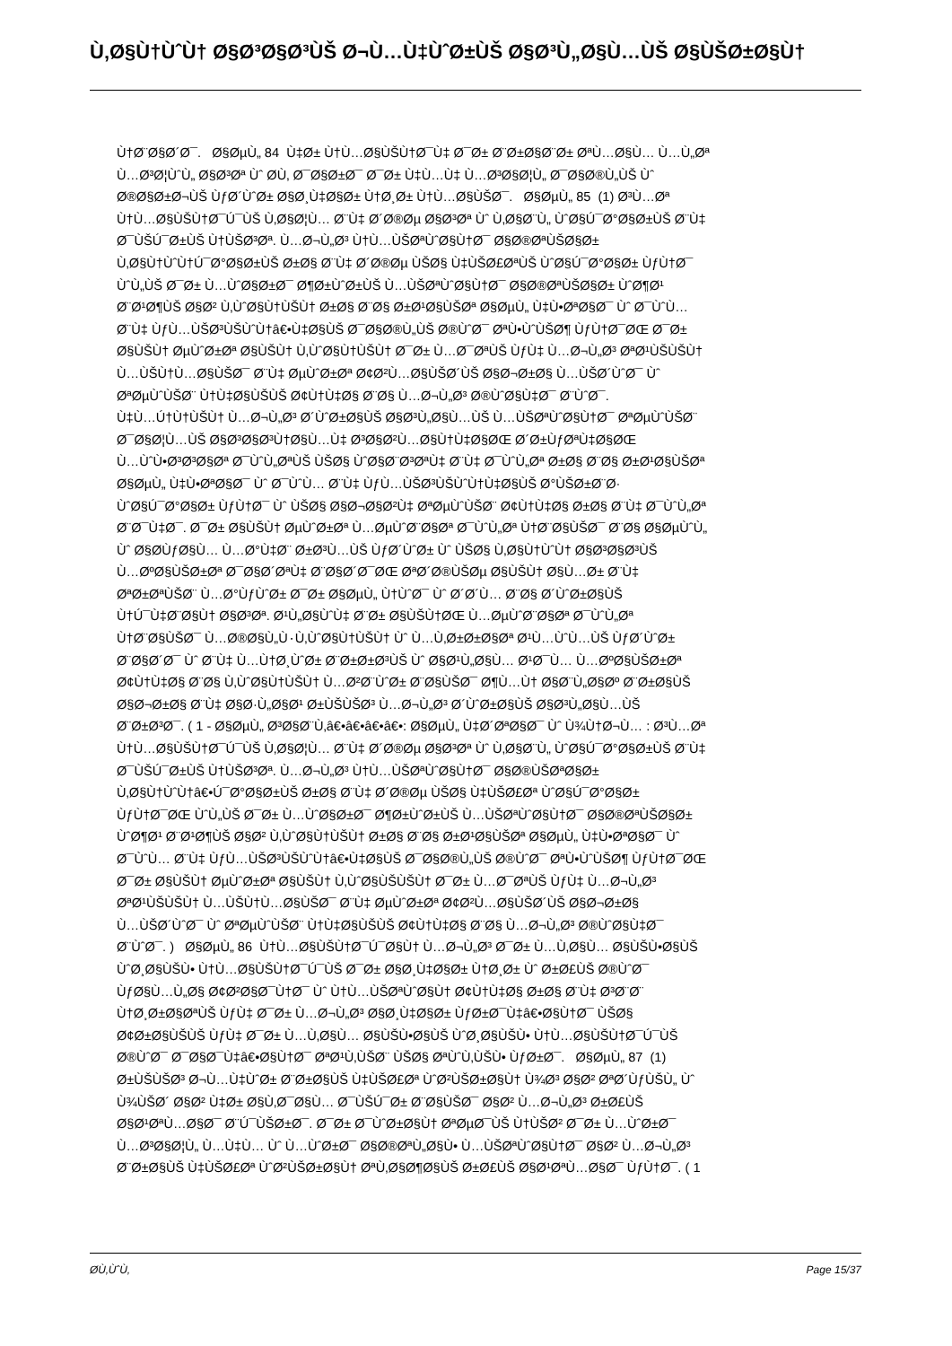Ù‚Ø§Ù†ÙˆÙ† Ø§Ø³Ø§Ø³ÙŠ Ø¬Ù…Ù‡ÙˆØ±ÙŠ Ø§Ø³Ù„Ø§Ù…ÙŠ Ø§ÙŠØ±Ø§Ù†
Ù†Ø¨Ø§Ø´Ø¯. Ø§ØµÙ„ 84 Ù‡Ø± Ù†Ù…Ø§ÙŠÙ†Ø¯Ù‡ Ø¯Ø± Ø¨Ø±Ø§Ø¨Ø± ØªÙ…Ø§Ù… Ù…Ù„Øª
Ù…Ø³Ø¦ÙˆÙ„ Ø§Ø³Øª Ùˆ Ø­Ù‚ Ø¯Ø§Ø±Ø¯ Ø¯Ø± Ù‡Ù…Ù‡ Ù…Ø³Ø§Ø¦Ù„ Ø¯Ø§Ø®Ù„ÙŠ Ùˆ
Ø®Ø§Ø±Ø¬ÙŠ ÙƒØ´ÙˆØ± Ø§Ø¸Ù‡Ø§Ø± Ù†Ø¸Ø± Ù†Ù…Ø§ÙŠØ¯. Ø§ØµÙ„ 85 (1) Ø³Ù…Øª
Ù†Ù…Ø§ÙŠÙ†Ø¯Ú¯ÙŠ Ù‚Ø§Ø¦Ù… Ø¨Ù‡ Ø´Ø®Øµ Ø§Ø³Øª Ùˆ Ù‚Ø§Ø¨Ù„ ÙˆØ§Ú¯Ø°Ø§Ø±ÙŠ Ø¨Ù‡
Ø¯ÙŠÚ¯Ø±ÙŠ Ù†ÙŠØ³Øª. Ù…Ø¬Ù„Ø³ Ù†Ù…ÙŠØªÙˆØ§Ù†Ø¯ Ø§Ø®ØªÙŠØ§Ø±
Ù‚Ø§Ù†ÙˆÙ†Ú¯Ø°Ø§Ø±ÙŠ Ø±Ø§ Ø¨Ù‡ Ø´Ø®Øµ ÙŠØ§ Ù‡ÙŠØ£ØªÙŠ ÙˆØ§Ú¯Ø°Ø§Ø± ÙƒÙ†Ø¯
ÙˆÙ„ÙŠ Ø¯Ø± Ù…ÙˆØ§Ø±Ø¯ Ø¶Ø±ÙˆØ±ÙŠ Ù…ÙŠØªÙˆØ§Ù†Ø¯ Ø§Ø®ØªÙŠØ§Ø± ÙˆØ¶Ø¹
Ø¨Ø¹Ø¶ÙŠ Ø§Ø² Ù‚ÙˆØ§Ù†ÙŠÙ† Ø±Ø§ Ø¨Ø§ Ø±Ø¹Ø§ÙŠØª Ø§ØµÙ„ Ù‡Ù•ØªØ§Ø¯ Ùˆ Ø¯ÙˆÙ…
Ø¨Ù‡ ÙƒÙ…ÙŠØ³ÙŠÙˆÙ†â€•Ù‡Ø§ÙŠ Ø¯Ø§Ø®Ù„ÙŠ Ø®ÙˆØ¯ ØªÙ•ÙˆÙŠØ¶ ÙƒÙ†Ø¯ØŒ Ø¯Ø±
Ø§ÙŠÙ† ØµÙˆØ±Øª Ø§ÙŠÙ† Ù‚ÙˆØ§Ù†ÙŠÙ† Ø¯Ø± Ù…Ø¯ØªÙŠ ÙƒÙ‡ Ù…Ø¬Ù„Ø³ ØªØ¹ÙŠÙŠÙ†
Ù…ÙŠÙ†Ù…Ø§ÙŠØ¯ Ø¨Ù‡ ØµÙˆØ±Øª Ø¢Ø²Ù…Ø§ÙŠØ´ÙŠ Ø§Ø¬Ø±Ø§ Ù…ÙŠØ´ÙˆØ¯ Ùˆ
ØªØµÙˆÙŠØ¨ Ù†Ù‡Ø§ÙŠÙŠ Ø¢Ù†Ù‡Ø§ Ø¨Ø§ Ù…Ø¬Ù„Ø³ Ø®ÙˆØ§Ù‡Ø¯ Ø¨ÙˆØ¯.
Ù‡Ù…Ú†Ù†ÙŠÙ† Ù…Ø¬Ù„Ø³ Ø´ÙˆØ±Ø§ÙŠ Ø§Ø³Ù„Ø§Ù…ÙŠ Ù…ÙŠØªÙˆØ§Ù†Ø¯ ØªØµÙˆÙŠØ¨
Ø¯Ø§Ø¦Ù…ÙŠ Ø§Ø³Ø§Ø³Ù†Ø§Ù…Ù‡ Ø³Ø§Ø²Ù…Ø§Ù†Ù‡Ø§ØŒ Ø´Ø±ÙƒØªÙ‡Ø§ØŒ
Ù…ÙˆÙ•Ø³Ø³Ø§Øª Ø¯ÙˆÙ„ØªÙŠ ÙŠØ§ ÙˆØ§Ø¨Ø³ØªÙ‡ Ø¨Ù‡ Ø¯ÙˆÙ„Øª Ø±Ø§ Ø¨Ø§ Ø±Ø¹Ø§ÙŠØª
Ø§ØµÙ„ Ù‡Ù•ØªØ§Ø¯ Ùˆ Ø¯ÙˆÙ… Ø¨Ù‡ ÙƒÙ…ÙŠØ³ÙŠÙˆÙ†Ù‡Ø§ÙŠ Ø°ÙŠØ±Ø¨Ø·
ÙˆØ§Ú¯Ø°Ø§Ø± ÙƒÙ†Ø¯ Ùˆ ÙŠØ§ Ø§Ø¬Ø§Ø²Ù‡ ØªØµÙˆÙŠØ¨ Ø¢Ù†Ù‡Ø§ Ø±Ø§ Ø¨Ù‡ Ø¯ÙˆÙ„Øª
Ø¨Ø¯Ù‡Ø¯. Ø¯Ø± Ø§ÙŠÙ† ØµÙˆØ±Øª Ù…ØµÙˆØ¨Ø§Øª Ø¯ÙˆÙ„Øª Ù†Ø¨Ø§ÙŠØ¯ Ø¨Ø§ Ø§ØµÙˆÙ„
Ùˆ Ø§Ø­ÙƒØ§Ù… Ù…Ø°Ù‡Ø¨ Ø±Ø³Ù…ÙŠ ÙƒØ´ÙˆØ± Ùˆ ÙŠØ§ Ù‚Ø§Ù†ÙˆÙ† Ø§Ø³Ø§Ø³ÙŠ
Ù…ØºØ§ÙŠØ±Øª Ø¯Ø§Ø´ØªÙ‡ Ø¨Ø§Ø´Ø¯ØŒ ØªØ´Ø®ÙŠØµ Ø§ÙŠÙ† Ø§Ù…Ø± Ø¨Ù‡
ØªØ±ØªÙŠØ¨ Ù…Ø°ÙƒÙˆØ± Ø¯Ø± Ø§ØµÙ„ Ù†ÙˆØ¯ Ùˆ Ø´Ø´Ù… Ø¨Ø§ Ø´ÙˆØ±Ø§ÙŠ
Ù†Ú¯Ù‡Ø¨Ø§Ù† Ø§Ø³Øª. Ø¹Ù„Ø§ÙˆÙ‡ Ø¨Ø± Ø§ÙŠÙ†ØŒ Ù…ØµÙˆØ¨Ø§Øª Ø¯ÙˆÙ„Øª
Ù†Ø¨Ø§ÙŠØ¯ Ù…Ø®Ø§Ù„Ù٠Ù‚ÙˆØ§Ù†ÙŠÙ† Ùˆ Ù…Ù‚Ø±Ø±Ø§Øª Ø¹Ù…ÙˆÙ…ÙŠ ÙƒØ´ÙˆØ±
Ø¨Ø§Ø´Ø¯ Ùˆ Ø¨Ù‡ Ù…Ù†Ø¸ÙˆØ± Ø¨Ø±Ø±Ø³ÙŠ Ùˆ Ø§Ø¹Ù„Ø§Ù… Ø¹Ø¯Ù… Ù…ØºØ§ÙŠØ±Øª
Ø¢Ù†Ù‡Ø§ Ø¨Ø§ Ù‚ÙˆØ§Ù†ÙŠÙ† Ù…Ø²Ø¨ÙˆØ± Ø¨Ø§ÙŠØ¯ Ø¶Ù…Ù† Ø§Ø¨Ù„Ø§Øº Ø¨Ø±Ø§ÙŠ
Ø§Ø¬Ø±Ø§ Ø¨Ù‡ Ø§Ø·Ù„Ø§Ø¹ Ø±ÙŠÙŠØ³ Ù…Ø¬Ù„Ø³ Ø´ÙˆØ±Ø§ÙŠ Ø§Ø³Ù„Ø§Ù…ÙŠ
Ø¨Ø±Ø³Ø¯. ( 1 - Ø§ØµÙ„ Ø³Ø§Ø¨Ù‚â€•â€•â€•â€•: Ø§ØµÙ„ Ù‡Ø´ØªØ§Ø¯ Ùˆ Ù¾Ù†Ø¬Ù… : Ø³Ù…Øª
Ù†Ù…Ø§ÙŠÙ†Ø¯Ú¯ÙŠ Ù‚Ø§Ø¦Ù… Ø¨Ù‡ Ø´Ø®Øµ Ø§Ø³Øª Ùˆ Ù‚Ø§Ø¨Ù„ ÙˆØ§Ú¯Ø°Ø§Ø±ÙŠ Ø¨Ù‡
Ø¯ÙŠÚ¯Ø±ÙŠ Ù†ÙŠØ³Øª. Ù…Ø¬Ù„Ø³ Ù†Ù…ÙŠØªÙˆØ§Ù†Ø¯ Ø§Ø®ÙŠØªØ§Ø±
Ù‚Ø§Ù†ÙˆÙ†â€•Ú¯Ø°Ø§Ø±ÙŠ Ø±Ø§ Ø¨Ù‡ Ø´Ø®Øµ ÙŠØ§ Ù‡ÙŠØ£Øª ÙˆØ§Ú¯Ø°Ø§Ø±
ÙƒÙ†Ø¯ØŒ ÙˆÙ„ÙŠ Ø¯Ø± Ù…ÙˆØ§Ø±Ø¯ Ø¶Ø±ÙˆØ±ÙŠ Ù…ÙŠØªÙˆØ§Ù†Ø¯ Ø§Ø®ØªÙŠØ§Ø±
ÙˆØ¶Ø¹ Ø¨Ø¹Ø¶ÙŠ Ø§Ø² Ù‚ÙˆØ§Ù†ÙŠÙ† Ø±Ø§ Ø¨Ø§ Ø±Ø¹Ø§ÙŠØª Ø§ØµÙ„ Ù‡Ù•ØªØ§Ø¯ Ùˆ
Ø¯ÙˆÙ… Ø¨Ù‡ ÙƒÙ…ÙŠØ³ÙŠÙˆÙ†â€•Ù‡Ø§ÙŠ Ø¯Ø§Ø®Ù„ÙŠ Ø®ÙˆØ¯ ØªÙ•ÙˆÙŠØ¶ ÙƒÙ†Ø¯ØŒ
Ø¯Ø± Ø§ÙŠÙ† ØµÙˆØ±Øª Ø§ÙŠÙ† Ù‚ÙˆØ§ÙŠÙŠÙ† Ø¯Ø± Ù…Ø¯ØªÙŠ ÙƒÙ‡ Ù…Ø¬Ù„Ø³
ØªØ¹ÙŠÙŠÙ† Ù…ÙŠÙ†Ù…Ø§ÙŠØ¯ Ø¨Ù‡ ØµÙˆØ±Øª Ø¢Ø²Ù…Ø§ÙŠØ´ÙŠ Ø§Ø¬Ø±Ø§
Ù…ÙŠØ´ÙˆØ¯ Ùˆ ØªØµÙˆÙŠØ¨ Ù†Ù‡Ø§ÙŠÙŠ Ø¢Ù†Ù‡Ø§ Ø¨Ø§ Ù…Ø¬Ù„Ø³ Ø®ÙˆØ§Ù‡Ø¯
Ø¨ÙˆØ¯. ) Ø§ØµÙ„ 86 Ù†Ù…Ø§ÙŠÙ†Ø¯Ú¯Ø§Ù† Ù…Ø¬Ù„Ø³ Ø¯Ø± Ù…Ù‚Ø§Ù… Ø§ÙŠÙ•Ø§ÙŠ
ÙˆØ¸Ø§ÙŠÙ• Ù†Ù…Ø§ÙŠÙ†Ø¯Ú¯ÙŠ Ø¯Ø± Ø§Ø¸Ù‡Ø§Ø± Ù†Ø¸Ø± Ùˆ Ø±Ø£ÙŠ Ø®ÙˆØ¯
ÙƒØ§Ù…Ù„Ø§ Ø¢Ø²Ø§Ø¯Ù†Ø¯ Ùˆ Ù†Ù…ÙŠØªÙˆØ§Ù† Ø¢Ù†Ù‡Ø§ Ø±Ø§ Ø¨Ù‡ Ø³Ø¨Ø¨
Ù†Ø¸Ø±Ø§ØªÙŠ ÙƒÙ‡ Ø¯Ø± Ù…Ø¬Ù„Ø³ Ø§Ø¸Ù‡Ø§Ø± ÙƒØ±Ø¯Ù‡â€•Ø§Ù†Ø¯ ÙŠØ§
Ø¢Ø±Ø§ÙŠÙŠ ÙƒÙ‡ Ø¯Ø± Ù…Ù‚Ø§Ù… Ø§ÙŠÙ•Ø§ÙŠ ÙˆØ¸Ø§ÙŠÙ• Ù†Ù…Ø§ÙŠÙ†Ø¯Ú¯ÙŠ
Ø®ÙˆØ¯ Ø¯Ø§Ø¯Ù‡â€•Ø§Ù†Ø¯ ØªØ¹Ù‚ÙŠØ¨ ÙŠØ§ ØªÙˆÙ‚ÙŠÙ• ÙƒØ±Ø¯. Ø§ØµÙ„ 87 (1)
Ø±ÙŠÙŠØ³ Ø¬Ù…Ù‡ÙˆØ± Ø¨Ø±Ø§ÙŠ Ù‡ÙŠØ£Øª ÙˆØ²ÙŠØ±Ø§Ù† Ù¾Ø³ Ø§Ø² ØªØ´ÙƒÙŠÙ„ Ùˆ
Ù¾ÙŠØ´ Ø§Ø² Ù‡Ø± Ø§Ù‚Ø¯Ø§Ù… Ø¯ÙŠÚ¯Ø± Ø¨Ø§ÙŠØ¯ Ø§Ø² Ù…Ø¬Ù„Ø³ Ø±Ø£ÙŠ
Ø§Ø¹ØªÙ…Ø§Ø¯ Ø¨Ú¯ÙŠØ±Ø¯. Ø¯Ø± Ø¯ÙˆØ±Ø§Ù† ØªØµØ¯ÙŠ Ù†ÙŠØ² Ø¯Ø± Ù…ÙˆØ±Ø¯
Ù…Ø³Ø§Ø¦Ù„ Ù…Ù‡Ù… Ùˆ Ù…ÙˆØ±Ø¯ Ø§Ø®ØªÙ„Ø§Ù• Ù…ÙŠØªÙˆØ§Ù†Ø¯ Ø§Ø² Ù…Ø¬Ù„Ø³
Ø¨Ø±Ø§ÙŠ Ù‡ÙŠØ£Øª ÙˆØ²ÙŠØ±Ø§Ù† ØªÙ‚Ø§Ø¶Ø§ÙŠ Ø±Ø£ÙŠ Ø§Ø¹ØªÙ…Ø§Ø¯ ÙƒÙ†Ø¯. ( 1
Ø­Ù‚ÙˆÙ‚ Page 15/37